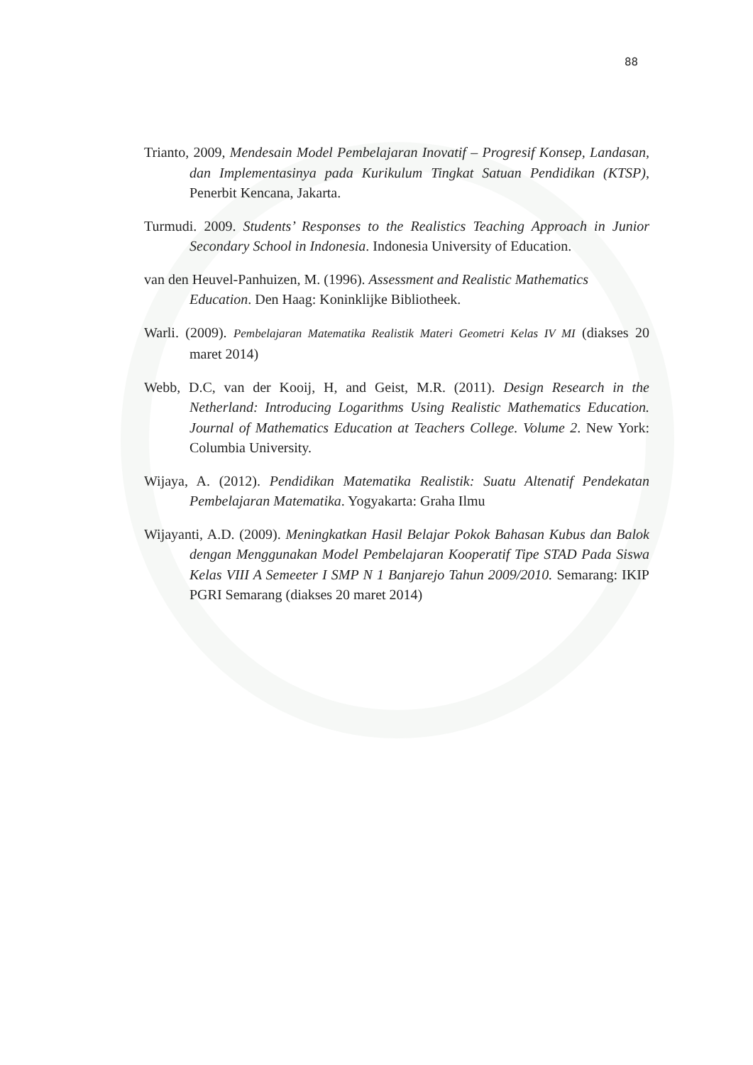88
Trianto, 2009, Mendesain Model Pembelajaran Inovatif – Progresif Konsep, Landasan, dan Implementasinya pada Kurikulum Tingkat Satuan Pendidikan (KTSP), Penerbit Kencana, Jakarta.
Turmudi. 2009. Students’ Responses to the Realistics Teaching Approach in Junior Secondary School in Indonesia. Indonesia University of Education.
van den Heuvel-Panhuizen, M. (1996). Assessment and Realistic Mathematics Education. Den Haag: Koninklijke Bibliotheek.
Warli. (2009). Pembelajaran Matematika Realistik Materi Geometri Kelas IV MI (diakses 20 maret 2014)
Webb, D.C, van der Kooij, H, and Geist, M.R. (2011). Design Research in the Netherland: Introducing Logarithms Using Realistic Mathematics Education. Journal of Mathematics Education at Teachers College. Volume 2. New York: Columbia University.
Wijaya, A. (2012). Pendidikan Matematika Realistik: Suatu Altenatif Pendekatan Pembelajaran Matematika. Yogyakarta: Graha Ilmu
Wijayanti, A.D. (2009). Meningkatkan Hasil Belajar Pokok Bahasan Kubus dan Balok dengan Menggunakan Model Pembelajaran Kooperatif Tipe STAD Pada Siswa Kelas VIII A Semeeter I SMP N 1 Banjarejo Tahun 2009/2010. Semarang: IKIP PGRI Semarang (diakses 20 maret 2014)